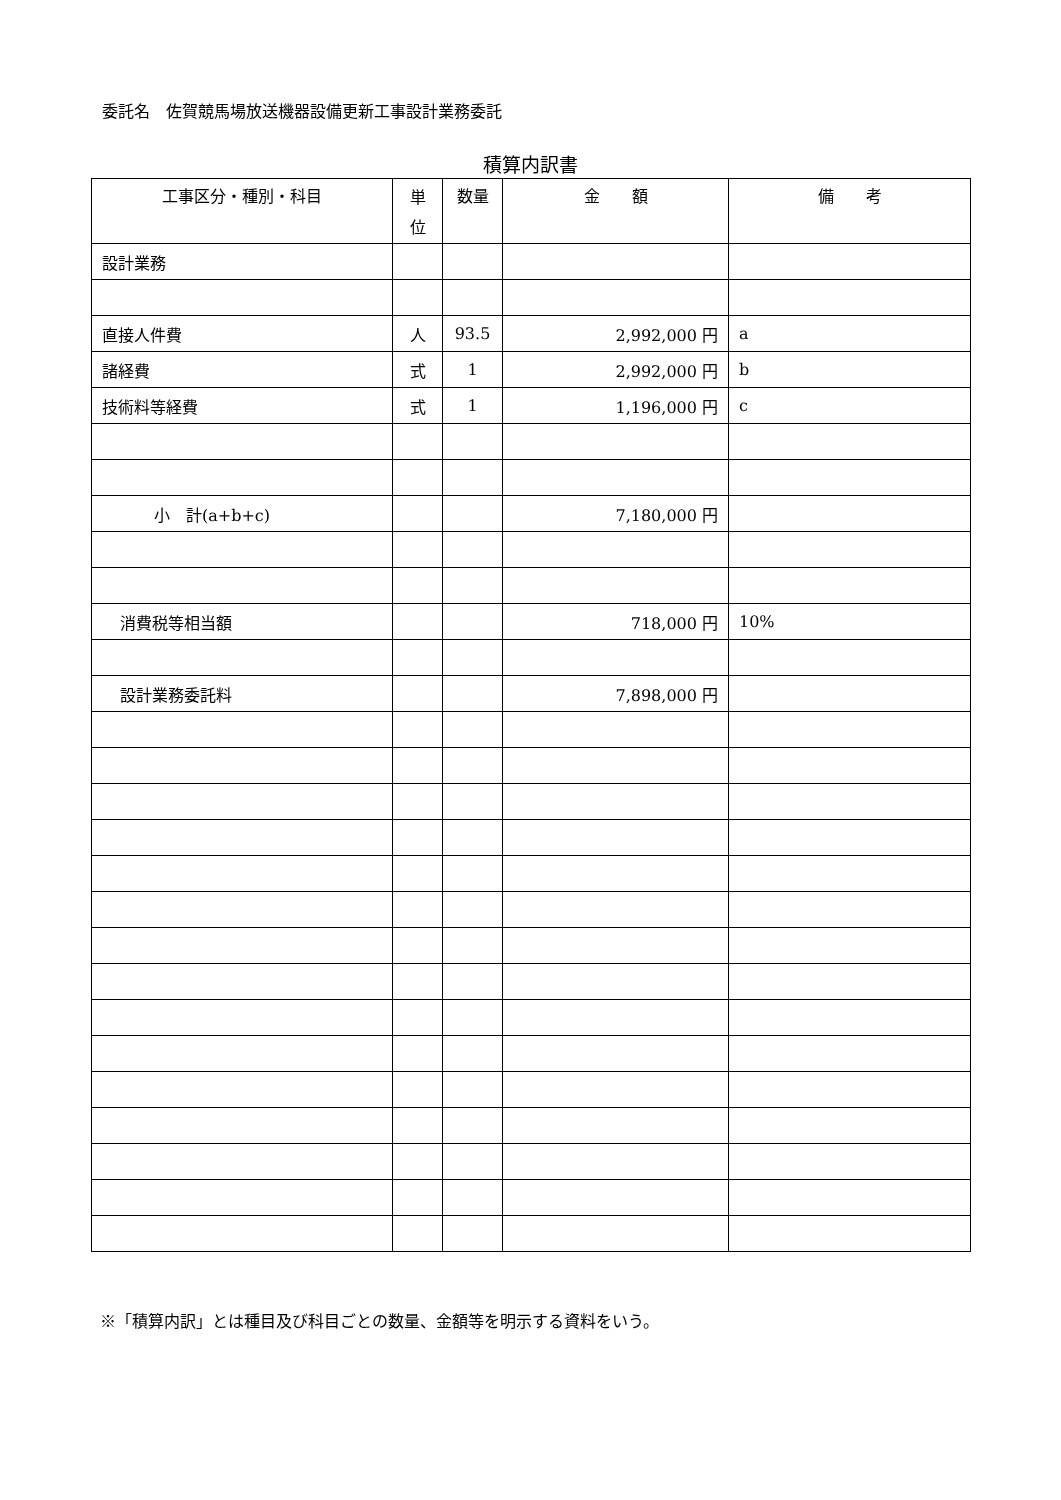委託名　佐賀競馬場放送機器設備更新工事設計業務委託
積算内訳書
| 工事区分・種別・科目 | 単 位 | 数量 | 金 額 | 備 考 |
| --- | --- | --- | --- | --- |
| 設計業務 | | | | |
| 直接人件費 | 人 | 93.5 | 2,992,000 円 | a |
| 諸経費 | 式 | 1 | 2,992,000 円 | b |
| 技術料等経費 | 式 | 1 | 1,196,000 円 | c |
| 小 計(a+b+c) | | | 7,180,000 円 | |
| 消費税等相当額 | | | 718,000 円 | 10% |
| 設計業務委託料 | | | 7,898,000 円 | |
※「積算内訳」とは種目及び科目ごとの数量、金額等を明示する資料をいう。